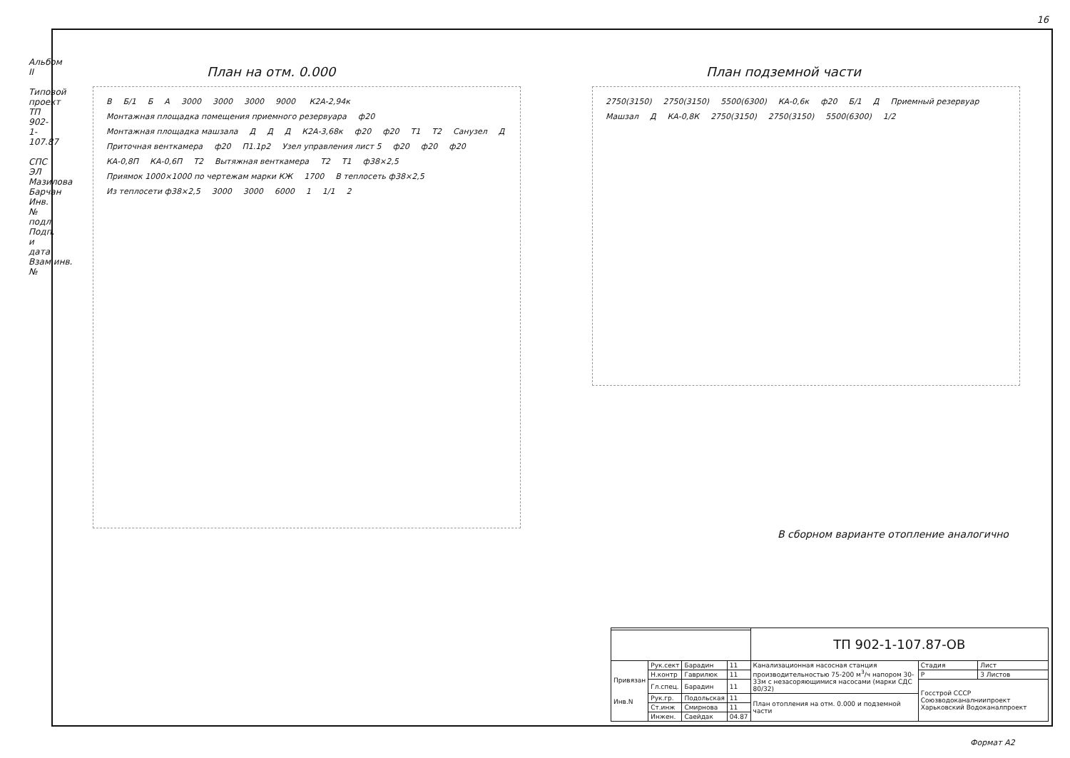16
Альбом II
Типовой проект ТП 902-1-107.87
СПС ЭЛ Мазилова Барчан Инв.№ подл. Подп. и дата Взам.инв.№
План на отм. 0.000
В Б/1 Б А 3000 3000 3000 9000 К2А-2,94к Монтажная площадка помещения приемного резервуара ф20 Монтажная площадка машзала Д Д Д К2А-3,68к ф20 ф20 Т1 Т2 Санузел Д Приточная венткамера ф20 П1.1р2 Узел управления лист 5 ф20 ф20 ф20 КА-0,8П КА-0,6П Т2 Вытяжная венткамера Т2 Т1 ф38×2,5 Приямок 1000×1000 по чертежам марки КЖ 1700 В теплосеть ф38×2,5 Из теплосети ф38×2,5 3000 3000 6000 1 1/1 2
План подземной части
2750(3150) 2750(3150) 5500(6300) КА-0,6к ф20 Б/1 Д Приемный резервуар Машзал Д КА-0,8К 2750(3150) 2750(3150) 5500(6300) 1/2
В сборном варианте отопление аналогично
| | | | | ТП 902-1-107.87-ОВ | | |
| Привязан Инв.N | Рук.сект | Барадин | 11 | Канализационная насосная станция производительностью 75-200 м<sup>3</sup>/ч напором 30-33м с незасоряющимися насосами (марки СДС 80/32) | Стадия | Лист |
| | Н.контр | Гаврилюк | 11 | | Р | 3 Листов |
| | Гл.спец. | Барадин | 11 | | Госстрой СССР Союзводоканалниипроект Харьковский Водоканалпроект | |
| | Рук.гр. | Подольская | 11 | План отопления на отм. 0.000 и подземной части | | |
| | Ст.инж | Смирнова | 11 | | | |
| | Инжен. | Саейдак | 04.87 | | | |
Формат А2